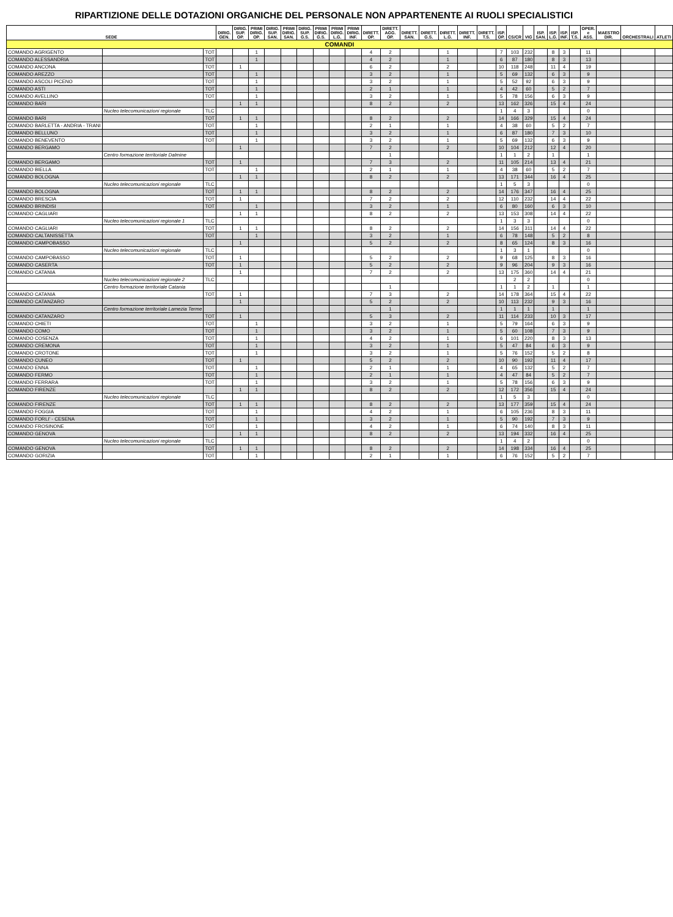RIPARTIZIONE DELLE DOTAZIONI ORGANICHE DEL PERSONALE NON APPARTENENTE AI RUOLI SPECIALISTICI
| SEDE | | | DIRIG. GEN. | DIRIG. SUP. OP. | PRIMI DIRIG. OP. | DIRIG. SUP. SAN. | PRIMI DIRIG. SAN. | DIRIG. SUP. G.S. | PRIMI DIRIG. G.S. | PRIMI DIRIG. L.G. | PRIMI DIRIG. INF. | DIRETT. OP. | DIRETT. AGG. OP. | DIRETT. SAN. | DIRETT. G.S. | DIRETT. L.G. | DIRETT. INF. | DIRETT. T.S. | ISP. OP. | CS/CR | VIG | ISP. SAN. | ISP. L.G. | ISP. INF. | ISP. T.S. | OPER. e ASS. | MAESTRO DIR. | ORCHESTRALI | ATLETI |
| --- | --- | --- | --- | --- | --- | --- | --- | --- | --- | --- | --- | --- | --- | --- | --- | --- | --- | --- | --- | --- | --- | --- | --- | --- | --- | --- | --- | --- | --- |
| COMANDI | | | | | | | | | | | | | | | | | | | | | | | | | | | | | |
| COMANDO AGRIGENTO | | TOT | | | 1 | | | | | | | 4 | 2 | | | 1 | | | 7 | 103 | 232 | | 8 | 3 | | 11 | | | |
| COMANDO ALESSANDRIA | | TOT | | | 1 | | | | | | | 4 | 2 | | | 1 | | | 6 | 87 | 180 | | 8 | 3 | | 13 | | | |
| COMANDO ANCONA | | TOT | | 1 | | | | | | | | 6 | 2 | | | 2 | | | 10 | 118 | 248 | | 11 | 4 | | 19 | | | |
| COMANDO AREZZO | | TOT | | | 1 | | | | | | | 3 | 2 | | | 1 | | | 5 | 69 | 132 | | 6 | 3 | | 9 | | | |
| COMANDO ASCOLI PICENO | | TOT | | | 1 | | | | | | | 3 | 2 | | | 1 | | | 5 | 52 | 92 | | 6 | 3 | | 9 | | | |
| COMANDO ASTI | | TOT | | | 1 | | | | | | | 2 | 1 | | | 1 | | | 4 | 42 | 60 | | 5 | 2 | | 7 | | | |
| COMANDO AVELLINO | | TOT | | | 1 | | | | | | | 3 | 2 | | | 1 | | | 5 | 78 | 156 | | 6 | 3 | | 9 | | | |
| COMANDO BARI | | | | 1 | 1 | | | | | | | 8 | 2 | | | 2 | | | 13 | 162 | 326 | | 15 | 4 | | 24 | | | |
| | Nucleo telecomunicazioni regionale | TLC | | | | | | | | | | | | | | | | | 1 | 4 | 3 | | | | | 0 | | | |
| COMANDO BARI | | TOT | | 1 | 1 | | | | | | | 8 | 2 | | | 2 | | | 14 | 166 | 329 | | 15 | 4 | | 24 | | | |
| COMANDO BARLETTA - ANDRIA - TRANI | | TOT | | | 1 | | | | | | | 2 | 1 | | | 1 | | | 4 | 38 | 60 | | 5 | 2 | | 7 | | | |
| COMANDO BELLUNO | | TOT | | | 1 | | | | | | | 3 | 2 | | | 1 | | | 6 | 87 | 180 | | 7 | 3 | | 10 | | | |
| COMANDO BENEVENTO | | TOT | | | 1 | | | | | | | 3 | 2 | | | 1 | | | 5 | 69 | 132 | | 6 | 3 | | 9 | | | |
| COMANDO BERGAMO | | | | 1 | | | | | | | | 7 | 2 | | | 2 | | | 10 | 104 | 212 | | 12 | 4 | | 20 | | | |
| | Centro formazione territoriale Dalmine | | | | | | | | | | | | 1 | | | | | | 1 | 1 | 2 | | 1 | | | 1 | | | |
| COMANDO BERGAMO | | TOT | | 1 | | | | | | | | 7 | 3 | | | 2 | | | 11 | 105 | 214 | | 13 | 4 | | 21 | | | |
| COMANDO BIELLA | | TOT | | | 1 | | | | | | | 2 | 1 | | | 1 | | | 4 | 38 | 60 | | 5 | 2 | | 7 | | | |
| COMANDO BOLOGNA | | | | 1 | 1 | | | | | | | 8 | 2 | | | 2 | | | 13 | 171 | 344 | | 16 | 4 | | 25 | | | |
| | Nucleo telecomunicazioni regionale | TLC | | | | | | | | | | | | | | | | | 1 | 5 | 3 | | | | | 0 | | | |
| COMANDO BOLOGNA | | TOT | | 1 | 1 | | | | | | | 8 | 2 | | | 2 | | | 14 | 176 | 347 | | 16 | 4 | | 25 | | | |
| COMANDO BRESCIA | | TOT | | 1 | | | | | | | | 7 | 2 | | | 2 | | | 12 | 110 | 232 | | 14 | 4 | | 22 | | | |
| COMANDO BRINDISI | | TOT | | | 1 | | | | | | | 3 | 2 | | | 1 | | | 6 | 80 | 160 | | 6 | 3 | | 10 | | | |
| COMANDO CAGLIARI | | | | 1 | 1 | | | | | | | 8 | 2 | | | 2 | | | 13 | 153 | 308 | | 14 | 4 | | 22 | | | |
| | Nucleo telecomunicazioni regionale 1 | TLC | | | | | | | | | | | | | | | | | 1 | 3 | 3 | | | | | 0 | | | |
| COMANDO CAGLIARI | | TOT | | 1 | 1 | | | | | | | 8 | 2 | | | 2 | | | 14 | 156 | 311 | | 14 | 4 | | 22 | | | |
| COMANDO CALTANISSETTA | | TOT | | | 1 | | | | | | | 3 | 2 | | | 1 | | | 6 | 78 | 148 | | 5 | 2 | | 8 | | | |
| COMANDO CAMPOBASSO | | | | 1 | | | | | | | | 5 | 2 | | | 2 | | | 8 | 65 | 124 | | 8 | 3 | | 16 | | | |
| | Nucleo telecomunicazioni regionale | TLC | | | | | | | | | | | | | | | | | 1 | 3 | 1 | | | | | 0 | | | |
| COMANDO CAMPOBASSO | | TOT | | 1 | | | | | | | | 5 | 2 | | | 2 | | | 9 | 68 | 125 | | 8 | 3 | | 16 | | | |
| COMANDO CASERTA | | TOT | | 1 | | | | | | | | 5 | 2 | | | 2 | | | 9 | 96 | 204 | | 9 | 3 | | 16 | | | |
| COMANDO CATANIA | | | | 1 | | | | | | | | 7 | 2 | | | 2 | | | 13 | 175 | 360 | | 14 | 4 | | 21 | | | |
| | Nucleo telecomunicazioni regionale 2 | TLC | | | | | | | | | | | | | | | | | | 2 | 2 | | | | | 0 | | | |
| | Centro formazione territoriale Catania | | | | | | | | | | | | 1 | | | | | | 1 | 1 | 2 | | 1 | | | 1 | | | |
| COMANDO CATANIA | | TOT | | 1 | | | | | | | | 7 | 3 | | | 2 | | | 14 | 178 | 364 | | 15 | 4 | | 22 | | | |
| COMANDO CATANZARO | | | | 1 | | | | | | | | 5 | 2 | | | 2 | | | 10 | 113 | 232 | | 9 | 3 | | 16 | | | |
| | Centro formazione territoriale Lamezia Terme | | | | | | | | | | | | 1 | | | | | | 1 | 1 | 1 | | 1 | | | 1 | | | |
| COMANDO CATANZARO | | TOT | | 1 | | | | | | | | 5 | 3 | | | 2 | | | 11 | 114 | 233 | | 10 | 3 | | 17 | | | |
| COMANDO CHIETI | | TOT | | | 1 | | | | | | | 3 | 2 | | | 1 | | | 5 | 79 | 164 | | 6 | 3 | | 9 | | | |
| COMANDO COMO | | TOT | | | 1 | | | | | | | 3 | 2 | | | 1 | | | 5 | 60 | 108 | | 7 | 3 | | 9 | | | |
| COMANDO COSENZA | | TOT | | | 1 | | | | | | | 4 | 2 | | | 1 | | | 6 | 101 | 220 | | 8 | 3 | | 13 | | | |
| COMANDO CREMONA | | TOT | | | 1 | | | | | | | 3 | 2 | | | 1 | | | 5 | 47 | 84 | | 6 | 3 | | 9 | | | |
| COMANDO CROTONE | | TOT | | | 1 | | | | | | | 3 | 2 | | | 1 | | | 5 | 76 | 152 | | 5 | 2 | | 8 | | | |
| COMANDO CUNEO | | TOT | | 1 | | | | | | | | 5 | 2 | | | 2 | | | 10 | 90 | 192 | | 11 | 4 | | 17 | | | |
| COMANDO ENNA | | TOT | | | 1 | | | | | | | 2 | 1 | | | 1 | | | 4 | 65 | 132 | | 5 | 2 | | 7 | | | |
| COMANDO FERMO | | TOT | | | 1 | | | | | | | 2 | 1 | | | 1 | | | 4 | 47 | 84 | | 5 | 2 | | 7 | | | |
| COMANDO FERRARA | | TOT | | | 1 | | | | | | | 3 | 2 | | | 1 | | | 5 | 78 | 156 | | 6 | 3 | | 9 | | | |
| COMANDO FIRENZE | | | | 1 | 1 | | | | | | | 8 | 2 | | | 2 | | | 12 | 172 | 356 | | 15 | 4 | | 24 | | | |
| | Nucleo telecomunicazioni regionale | TLC | | | | | | | | | | | | | | | | | 1 | 5 | 3 | | | | | 0 | | | |
| COMANDO FIRENZE | | TOT | | 1 | 1 | | | | | | | 8 | 2 | | | 2 | | | 13 | 177 | 359 | | 15 | 4 | | 24 | | | |
| COMANDO FOGGIA | | TOT | | | 1 | | | | | | | 4 | 2 | | | 1 | | | 6 | 105 | 236 | | 8 | 3 | | 11 | | | |
| COMANDO FORLI' - CESENA | | TOT | | | 1 | | | | | | | 3 | 2 | | | 1 | | | 5 | 90 | 192 | | 7 | 3 | | 9 | | | |
| COMANDO FROSINONE | | TOT | | | 1 | | | | | | | 4 | 2 | | | 1 | | | 6 | 74 | 140 | | 8 | 3 | | 11 | | | |
| COMANDO GENOVA | | | | 1 | 1 | | | | | | | 8 | 2 | | | 2 | | | 13 | 194 | 332 | | 16 | 4 | | 25 | | | |
| | Nucleo telecomunicazioni regionale | TLC | | | | | | | | | | | | | | | | | 1 | 4 | 2 | | | | | 0 | | | |
| COMANDO GENOVA | | TOT | | 1 | 1 | | | | | | | 8 | 2 | | | 2 | | | 14 | 198 | 334 | | 16 | 4 | | 25 | | | |
| COMANDO GORIZIA | | TOT | | | 1 | | | | | | | 2 | 1 | | | 1 | | | 6 | 76 | 152 | | 5 | 2 | | 7 | | | |